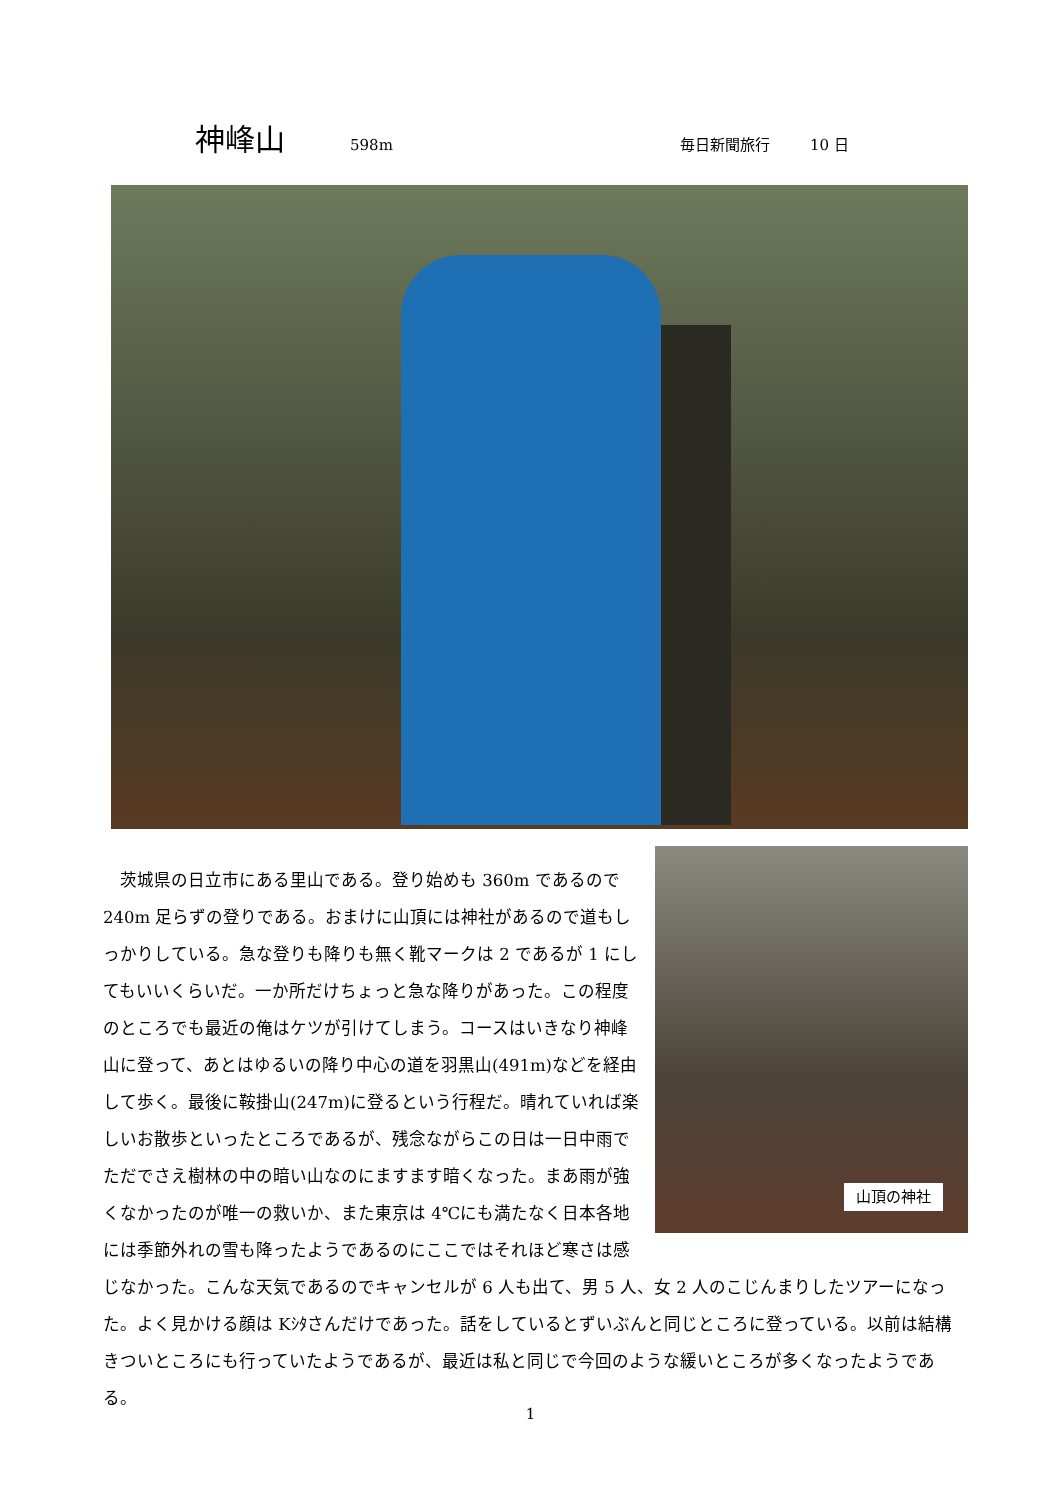神峰山 598m 毎日新聞旅行 10 日
山頂の神社
　茨城県の日立市にある里山である。登り始めも 360m であるので 240m 足らずの登りである。おまけに山頂には神社があるので道もしっかりしている。急な登りも降りも無く靴マークは 2 であるが 1 にしてもいいくらいだ。一か所だけちょっと急な降りがあった。この程度のところでも最近の俺はケツが引けてしまう。コースはいきなり神峰山に登って、あとはゆるいの降り中心の道を羽黒山(491m)などを経由して歩く。最後に鞍掛山(247m)に登るという行程だ。晴れていれば楽しいお散歩といったところであるが、残念ながらこの日は一日中雨でただでさえ樹林の中の暗い山なのにますます暗くなった。まあ雨が強くなかったのが唯一の救いか、また東京は 4℃にも満たなく日本各地には季節外れの雪も降ったようであるのにここではそれほど寒さは感じなかった。こんな天気であるのでキャンセルが 6 人も出て、男 5 人、女 2 人のこじんまりしたツアーになった。よく見かける顔は Kｼﾀさんだけであった。話をしているとずいぶんと同じところに登っている。以前は結構きついところにも行っていたようであるが、最近は私と同じで今回のような緩いところが多くなったようである。
1